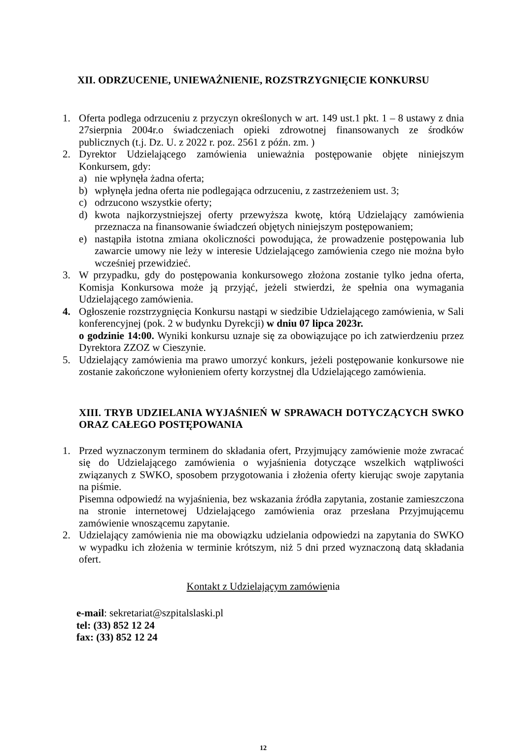XII. ODRZUCENIE, UNIEWAŻNIENIE, ROZSTRZYGNIĘCIE KONKURSU
1. Oferta podlega odrzuceniu z przyczyn określonych w art. 149 ust.1 pkt. 1 – 8 ustawy z dnia 27sierpnia 2004r.o świadczeniach opieki zdrowotnej finansowanych ze środków publicznych (t.j. Dz. U. z 2022 r. poz. 2561 z późn. zm. )
2. Dyrektor Udzielającego zamówienia unieważnia postępowanie objęte niniejszym Konkursem, gdy:
a) nie wpłynęła żadna oferta;
b) wpłynęła jedna oferta nie podlegająca odrzuceniu, z zastrzeżeniem ust. 3;
c) odrzucono wszystkie oferty;
d) kwota najkorzystniejszej oferty przewyższa kwotę, którą Udzielający zamówienia przeznacza na finansowanie świadczeń objętych niniejszym postępowaniem;
e) nastąpiła istotna zmiana okoliczności powodująca, że prowadzenie postępowania lub zawarcie umowy nie leży w interesie Udzielającego zamówienia czego nie można było wcześniej przewidzieć.
3. W przypadku, gdy do postępowania konkursowego złożona zostanie tylko jedna oferta, Komisja Konkursowa może ją przyjąć, jeżeli stwierdzi, że spełnia ona wymagania Udzielającego zamówienia.
4. Ogłoszenie rozstrzygnięcia Konkursu nastąpi w siedzibie Udzielającego zamówienia, w Sali konferencyjnej (pok. 2 w budynku Dyrekcji) w dniu 07 lipca 2023r.
o godzinie 14:00. Wyniki konkursu uznaje się za obowiązujące po ich zatwierdzeniu przez Dyrektora ZZOZ w Cieszynie.
5. Udzielający zamówienia ma prawo umorzyć konkurs, jeżeli postępowanie konkursowe nie zostanie zakończone wyłonieniem oferty korzystnej dla Udzielającego zamówienia.
XIII. TRYB UDZIELANIA WYJAŚNIEŃ W SPRAWACH DOTYCZĄCYCH SWKO ORAZ CAŁEGO POSTĘPOWANIA
1. Przed wyznaczonym terminem do składania ofert, Przyjmujący zamówienie może zwracać się do Udzielającego zamówienia o wyjaśnienia dotyczące wszelkich wątpliwości związanych z SWKO, sposobem przygotowania i złożenia oferty kierując swoje zapytania na piśmie.
Pisemna odpowiedź na wyjaśnienia, bez wskazania źródła zapytania, zostanie zamieszczona na stronie internetowej Udzielającego zamówienia oraz przesłana Przyjmującemu zamówienie wnoszącemu zapytanie.
2. Udzielający zamówienia nie ma obowiązku udzielania odpowiedzi na zapytania do SWKO w wypadku ich złożenia w terminie krótszym, niż 5 dni przed wyznaczoną datą składania ofert.
Kontakt z Udzielającym zamówienia
e-mail: sekretariat@szpitalslaski.pl
tel: (33) 852 12 24
fax: (33) 852 12 24
12